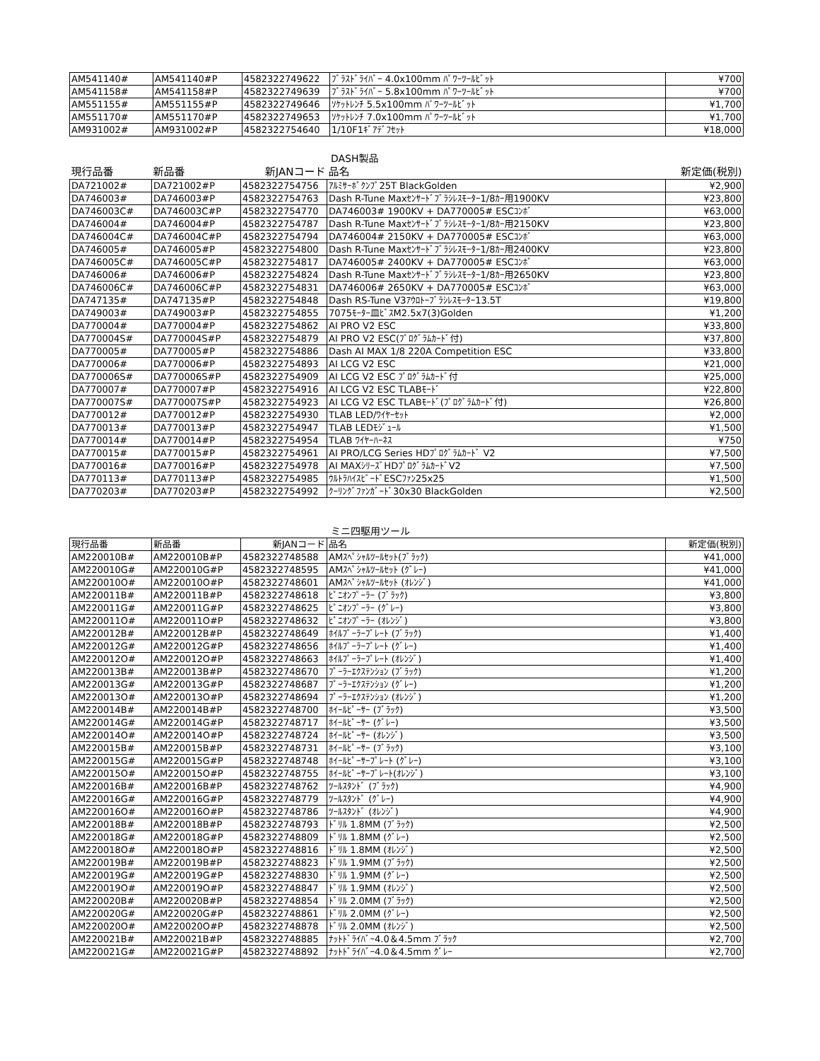| AM541140# | AM541140#P | 4582322749622 | ﾌﾞﾗｽﾄﾞﾗｲﾊﾞｰ 4.0x100mm ﾊﾟﾜｰﾂｰﾙﾋﾞｯﾄ | ¥700 |
| AM541158# | AM541158#P | 4582322749639 | ﾌﾞﾗｽﾄﾞﾗｲﾊﾞｰ 5.8x100mm ﾊﾟﾜｰﾂｰﾙﾋﾞｯﾄ | ¥700 |
| AM551155# | AM551155#P | 4582322749646 | ｿｹｯﾄﾚﾝﾁ 5.5x100mm ﾊﾟﾜｰﾂｰﾙﾋﾞｯﾄ | ¥1,700 |
| AM551170# | AM551170#P | 4582322749653 | ｿｹｯﾄﾚﾝﾁ 7.0x100mm ﾊﾟﾜｰﾂｰﾙﾋﾞｯﾄ | ¥1,700 |
| AM931002# | AM931002#P | 4582322754640 | 1/10F1ｷﾞｱﾃﾞﾌｾｯﾄ | ¥18,000 |
DASH製品
| 現行品番 | 新品番 | 新JANコード | 品名 | 新定価(税別) |
| --- | --- | --- | --- | --- |
| DA721002# | DA721002#P | 4582322754756 | ｱﾙﾐｻｰﾎﾞｸﾝﾌﾟ25T BlackGolden | ¥2,900 |
| DA746003# | DA746003#P | 4582322754763 | Dash R-Tune Maxｾﾝｻｰﾄﾞﾌﾞﾗｼﾚｽﾓｰﾀｰ1/8ｶｰ用1900KV | ¥23,800 |
| DA746003C# | DA746003C#P | 4582322754770 | DA746003# 1900KV + DA770005# ESCｺﾝﾎﾞ | ¥63,000 |
| DA746004# | DA746004#P | 4582322754787 | Dash R-Tune Maxｾﾝｻｰﾄﾞﾌﾞﾗｼﾚｽﾓｰﾀｰ1/8ｶｰ用2150KV | ¥23,800 |
| DA746004C# | DA746004C#P | 4582322754794 | DA746004# 2150KV + DA770005# ESCｺﾝﾎﾞ | ¥63,000 |
| DA746005# | DA746005#P | 4582322754800 | Dash R-Tune Maxｾﾝｻｰﾄﾞﾌﾞﾗｼﾚｽﾓｰﾀｰ1/8ｶｰ用2400KV | ¥23,800 |
| DA746005C# | DA746005C#P | 4582322754817 | DA746005# 2400KV + DA770005# ESCｺﾝﾎﾞ | ¥63,000 |
| DA746006# | DA746006#P | 4582322754824 | Dash R-Tune Maxｾﾝｻｰﾄﾞﾌﾞﾗｼﾚｽﾓｰﾀｰ1/8ｶｰ用2650KV | ¥23,800 |
| DA746006C# | DA746006C#P | 4582322754831 | DA746006# 2650KV + DA770005# ESCｺﾝﾎﾞ | ¥63,000 |
| DA747135# | DA747135#P | 4582322754848 | Dash RS-Tune V3ｱｳﾛﾄｰﾌﾞﾗｼﾚｽﾓｰﾀｰ13.5T | ¥19,800 |
| DA749003# | DA749003#P | 4582322754855 | 7075ﾓｰﾀｰ皿ﾋﾞｽM2.5x7(3)Golden | ¥1,200 |
| DA770004# | DA770004#P | 4582322754862 | AI PRO V2 ESC | ¥33,800 |
| DA770004S# | DA770004S#P | 4582322754879 | AI PRO V2 ESC(ﾌﾟﾛｸﾞﾗﾑｶｰﾄﾞ付) | ¥37,800 |
| DA770005# | DA770005#P | 4582322754886 | Dash AI MAX 1/8 220A Competition ESC | ¥33,800 |
| DA770006# | DA770006#P | 4582322754893 | AI LCG V2 ESC | ¥21,000 |
| DA770006S# | DA770006S#P | 4582322754909 | AI LCG V2 ESC ﾌﾟﾛｸﾞﾗﾑｶｰﾄﾞ付 | ¥25,000 |
| DA770007# | DA770007#P | 4582322754916 | AI LCG V2 ESC TLABﾓｰﾄﾞ | ¥22,800 |
| DA770007S# | DA770007S#P | 4582322754923 | AI LCG V2 ESC TLABﾓｰﾄﾞ(ﾌﾟﾛｸﾞﾗﾑｶｰﾄﾞ付) | ¥26,800 |
| DA770012# | DA770012#P | 4582322754930 | TLAB LED/ﾜｲﾔｰｾｯﾄ | ¥2,000 |
| DA770013# | DA770013#P | 4582322754947 | TLAB LEDﾓｼﾞｭｰﾙ | ¥1,500 |
| DA770014# | DA770014#P | 4582322754954 | TLAB ﾜｲﾔｰﾊｰﾈｽ | ¥750 |
| DA770015# | DA770015#P | 4582322754961 | AI PRO/LCG Series HDﾌﾟﾛｸﾞﾗﾑｶｰﾄﾞ V2 | ¥7,500 |
| DA770016# | DA770016#P | 4582322754978 | AI MAXｼﾘｰｽﾞHDﾌﾟﾛｸﾞﾗﾑｶｰﾄﾞV2 | ¥7,500 |
| DA770113# | DA770113#P | 4582322754985 | ｳﾙﾄﾗﾊｲｽﾋﾟｰﾄﾞESCﾌｧﾝ25x25 | ¥1,500 |
| DA770203# | DA770203#P | 4582322754992 | ｸｰﾘﾝｸﾞﾌｧﾝｶﾞｰﾄﾞ30x30 BlackGolden | ¥2,500 |
ミニ四駆用ツール
| 現行品番 | 新品番 | 新JANコード | 品名 | 新定価(税別) |
| AM220010B# | AM220010B#P | 4582322748588 | AMｽﾍﾟｼｬﾙﾂｰﾙｾｯﾄ(ﾌﾞﾗｯｸ) | ¥41,000 |
| AM220010G# | AM220010G#P | 4582322748595 | AMｽﾍﾟｼｬﾙﾂｰﾙｾｯﾄ (ｸﾞﾚｰ) | ¥41,000 |
| AM220010O# | AM220010O#P | 4582322748601 | AMｽﾍﾟｼｬﾙﾂｰﾙｾｯﾄ (ｵﾚﾝｼﾞ) | ¥41,000 |
| AM220011B# | AM220011B#P | 4582322748618 | ﾋﾟﾆｵﾝﾌﾟｰﾗｰ (ﾌﾞﾗｯｸ) | ¥3,800 |
| AM220011G# | AM220011G#P | 4582322748625 | ﾋﾟﾆｵﾝﾌﾟｰﾗｰ (ｸﾞﾚｰ) | ¥3,800 |
| AM220011O# | AM220011O#P | 4582322748632 | ﾋﾟﾆｵﾝﾌﾟｰﾗｰ (ｵﾚﾝｼﾞ) | ¥3,800 |
| AM220012B# | AM220012B#P | 4582322748649 | ﾎｲﾙﾌﾟｰﾗｰﾌﾟﾚｰﾄ (ﾌﾞﾗｯｸ) | ¥1,400 |
| AM220012G# | AM220012G#P | 4582322748656 | ﾎｲﾙﾌﾟｰﾗｰﾌﾟﾚｰﾄ (ｸﾞﾚｰ) | ¥1,400 |
| AM220012O# | AM220012O#P | 4582322748663 | ﾎｲﾙﾌﾟｰﾗｰﾌﾟﾚｰﾄ (ｵﾚﾝｼﾞ) | ¥1,400 |
| AM220013B# | AM220013B#P | 4582322748670 | ﾌﾟｰﾗｰｴｸｽﾃﾝｼｮﾝ (ﾌﾞﾗｯｸ) | ¥1,200 |
| AM220013G# | AM220013G#P | 4582322748687 | ﾌﾟｰﾗｰｴｸｽﾃﾝｼｮﾝ (ｸﾞﾚｰ) | ¥1,200 |
| AM220013O# | AM220013O#P | 4582322748694 | ﾌﾟｰﾗｰｴｸｽﾃﾝｼｮﾝ (ｵﾚﾝｼﾞ) | ¥1,200 |
| AM220014B# | AM220014B#P | 4582322748700 | ﾎｲｰﾙﾋﾟｰｻｰ (ﾌﾞﾗｯｸ) | ¥3,500 |
| AM220014G# | AM220014G#P | 4582322748717 | ﾎｲｰﾙﾋﾟｰｻｰ (ｸﾞﾚｰ) | ¥3,500 |
| AM220014O# | AM220014O#P | 4582322748724 | ﾎｲｰﾙﾋﾟｰｻｰ (ｵﾚﾝｼﾞ) | ¥3,500 |
| AM220015B# | AM220015B#P | 4582322748731 | ﾎｲｰﾙﾋﾟｰｻｰ (ﾌﾞﾗｯｸ) | ¥3,100 |
| AM220015G# | AM220015G#P | 4582322748748 | ﾎｲｰﾙﾋﾟｰｻｰﾌﾟﾚｰﾄ (ｸﾞﾚｰ) | ¥3,100 |
| AM220015O# | AM220015O#P | 4582322748755 | ﾎｲｰﾙﾋﾟｰｻｰﾌﾟﾚｰﾄ(ｵﾚﾝｼﾞ) | ¥3,100 |
| AM220016B# | AM220016B#P | 4582322748762 | ﾂｰﾙｽﾀﾝﾄﾞ (ﾌﾞﾗｯｸ) | ¥4,900 |
| AM220016G# | AM220016G#P | 4582322748779 | ﾂｰﾙｽﾀﾝﾄﾞ (ｸﾞﾚｰ) | ¥4,900 |
| AM220016O# | AM220016O#P | 4582322748786 | ﾂｰﾙｽﾀﾝﾄﾞ (ｵﾚﾝｼﾞ) | ¥4,900 |
| AM220018B# | AM220018B#P | 4582322748793 | ﾄﾞﾘﾙ 1.8MM (ﾌﾞﾗｯｸ) | ¥2,500 |
| AM220018G# | AM220018G#P | 4582322748809 | ﾄﾞﾘﾙ 1.8MM (ｸﾞﾚｰ) | ¥2,500 |
| AM220018O# | AM220018O#P | 4582322748816 | ﾄﾞﾘﾙ 1.8MM (ｵﾚﾝｼﾞ) | ¥2,500 |
| AM220019B# | AM220019B#P | 4582322748823 | ﾄﾞﾘﾙ 1.9MM (ﾌﾞﾗｯｸ) | ¥2,500 |
| AM220019G# | AM220019G#P | 4582322748830 | ﾄﾞﾘﾙ 1.9MM (ｸﾞﾚｰ) | ¥2,500 |
| AM220019O# | AM220019O#P | 4582322748847 | ﾄﾞﾘﾙ 1.9MM (ｵﾚﾝｼﾞ) | ¥2,500 |
| AM220020B# | AM220020B#P | 4582322748854 | ﾄﾞﾘﾙ 2.0MM (ﾌﾞﾗｯｸ) | ¥2,500 |
| AM220020G# | AM220020G#P | 4582322748861 | ﾄﾞﾘﾙ 2.0MM (ｸﾞﾚｰ) | ¥2,500 |
| AM220020O# | AM220020O#P | 4582322748878 | ﾄﾞﾘﾙ 2.0MM (ｵﾚﾝｼﾞ) | ¥2,500 |
| AM220021B# | AM220021B#P | 4582322748885 | ﾅｯﾄﾄﾞﾗｲﾊﾞｰ4.0＆4.5mm ﾌﾞﾗｯｸ | ¥2,700 |
| AM220021G# | AM220021G#P | 4582322748892 | ﾅｯﾄﾄﾞﾗｲﾊﾞｰ4.0＆4.5mm ｸﾞﾚｰ | ¥2,700 |